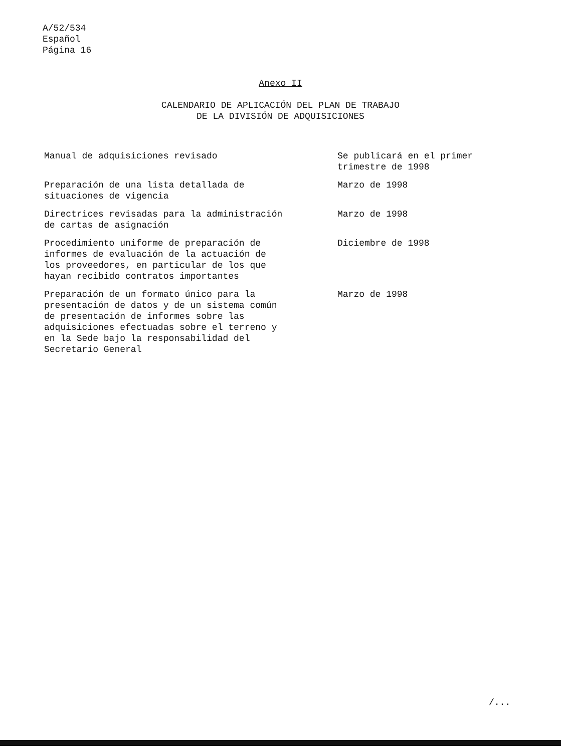A/52/534
Español
Página 16
Anexo II
CALENDARIO DE APLICACIÓN DEL PLAN DE TRABAJO
DE LA DIVISIÓN DE ADQUISICIONES
| Manual de adquisiciones revisado | Se publicará en el primer trimestre de 1998 |
| Preparación de una lista detallada de situaciones de vigencia | Marzo de 1998 |
| Directrices revisadas para la administración de cartas de asignación | Marzo de 1998 |
| Procedimiento uniforme de preparación de informes de evaluación de la actuación de los proveedores, en particular de los que hayan recibido contratos importantes | Diciembre de 1998 |
| Preparación de un formato único para la presentación de datos y de un sistema común de presentación de informes sobre las adquisiciones efectuadas sobre el terreno y en la Sede bajo la responsabilidad del Secretario General | Marzo de 1998 |
/...